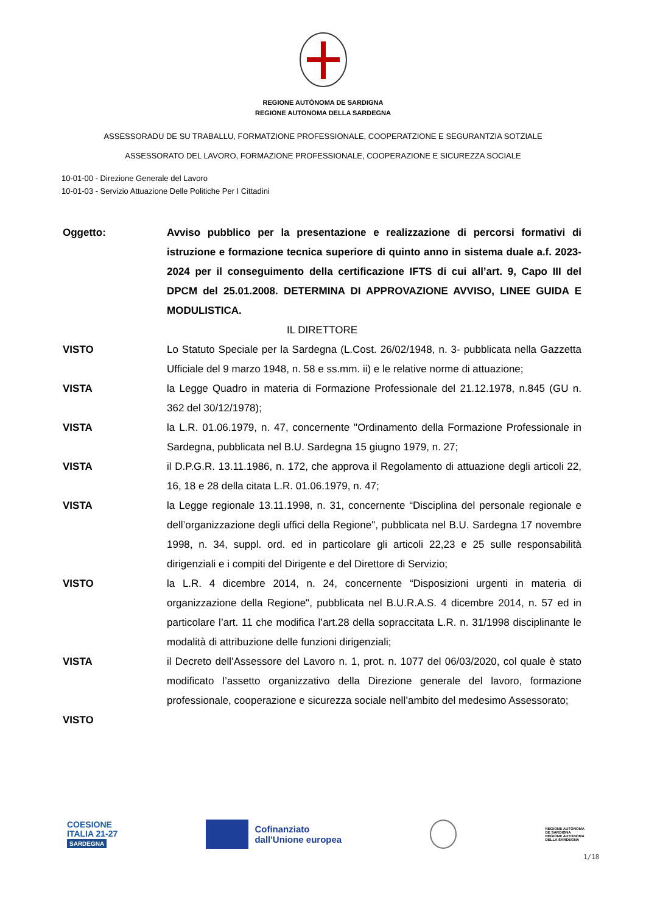REGIONE AUTÒNOMA DE SARDIGNA
REGIONE AUTONOMA DELLA SARDEGNA
ASSESSORADU DE SU TRABALLU, FORMATZIONE PROFESSIONALE, COOPERATZIONE E SEGURANTZIA SOTZIALE
ASSESSORATO DEL LAVORO, FORMAZIONE PROFESSIONALE, COOPERAZIONE E SICUREZZA SOCIALE
10-01-00 - Direzione Generale del Lavoro
10-01-03 - Servizio Attuazione Delle Politiche Per I Cittadini
Oggetto: Avviso pubblico per la presentazione e realizzazione di percorsi formativi di istruzione e formazione tecnica superiore di quinto anno in sistema duale a.f. 2023-2024 per il conseguimento della certificazione IFTS di cui all’art. 9, Capo III del DPCM del 25.01.2008. DETERMINA DI APPROVAZIONE AVVISO, LINEE GUIDA E MODULISTICA.
IL DIRETTORE
VISTO Lo Statuto Speciale per la Sardegna (L.Cost. 26/02/1948, n. 3- pubblicata nella Gazzetta Ufficiale del 9 marzo 1948, n. 58 e ss.mm. ii) e le relative norme di attuazione;
VISTA la Legge Quadro in materia di Formazione Professionale del 21.12.1978, n.845 (GU n. 362 del 30/12/1978);
VISTA la L.R. 01.06.1979, n. 47, concernente "Ordinamento della Formazione Professionale in Sardegna, pubblicata nel B.U. Sardegna 15 giugno 1979, n. 27;
VISTA il D.P.G.R. 13.11.1986, n. 172, che approva il Regolamento di attuazione degli articoli 22, 16, 18 e 28 della citata L.R. 01.06.1979, n. 47;
VISTA la Legge regionale 13.11.1998, n. 31, concernente “Disciplina del personale regionale e dell’organizzazione degli uffici della Regione", pubblicata nel B.U. Sardegna 17 novembre 1998, n. 34, suppl. ord. ed in particolare gli articoli 22,23 e 25 sulle responsabilità dirigenziali e i compiti del Dirigente e del Direttore di Servizio;
VISTO la L.R. 4 dicembre 2014, n. 24, concernente “Disposizioni urgenti in materia di organizzazione della Regione", pubblicata nel B.U.R.A.S. 4 dicembre 2014, n. 57 ed in particolare l’art. 11 che modifica l’art.28 della sopraccitata L.R. n. 31/1998 disciplinante le modalità di attribuzione delle funzioni dirigenziali;
VISTA il Decreto dell’Assessore del Lavoro n. 1, prot. n. 1077 del 06/03/2020, col quale è stato modificato l’assetto organizzativo della Direzione generale del lavoro, formazione professionale, cooperazione e sicurezza sociale nell’ambito del medesimo Assessorato;
VISTO
COESIONE
ITALIA 21-27
SARDEGNA
Cofinanziato
dall'Unione europea
REGIONE AUTÒNOMA
DE SARDIGNA
REGIONE AUTONOMA
DELLA SARDEGNA
1/18